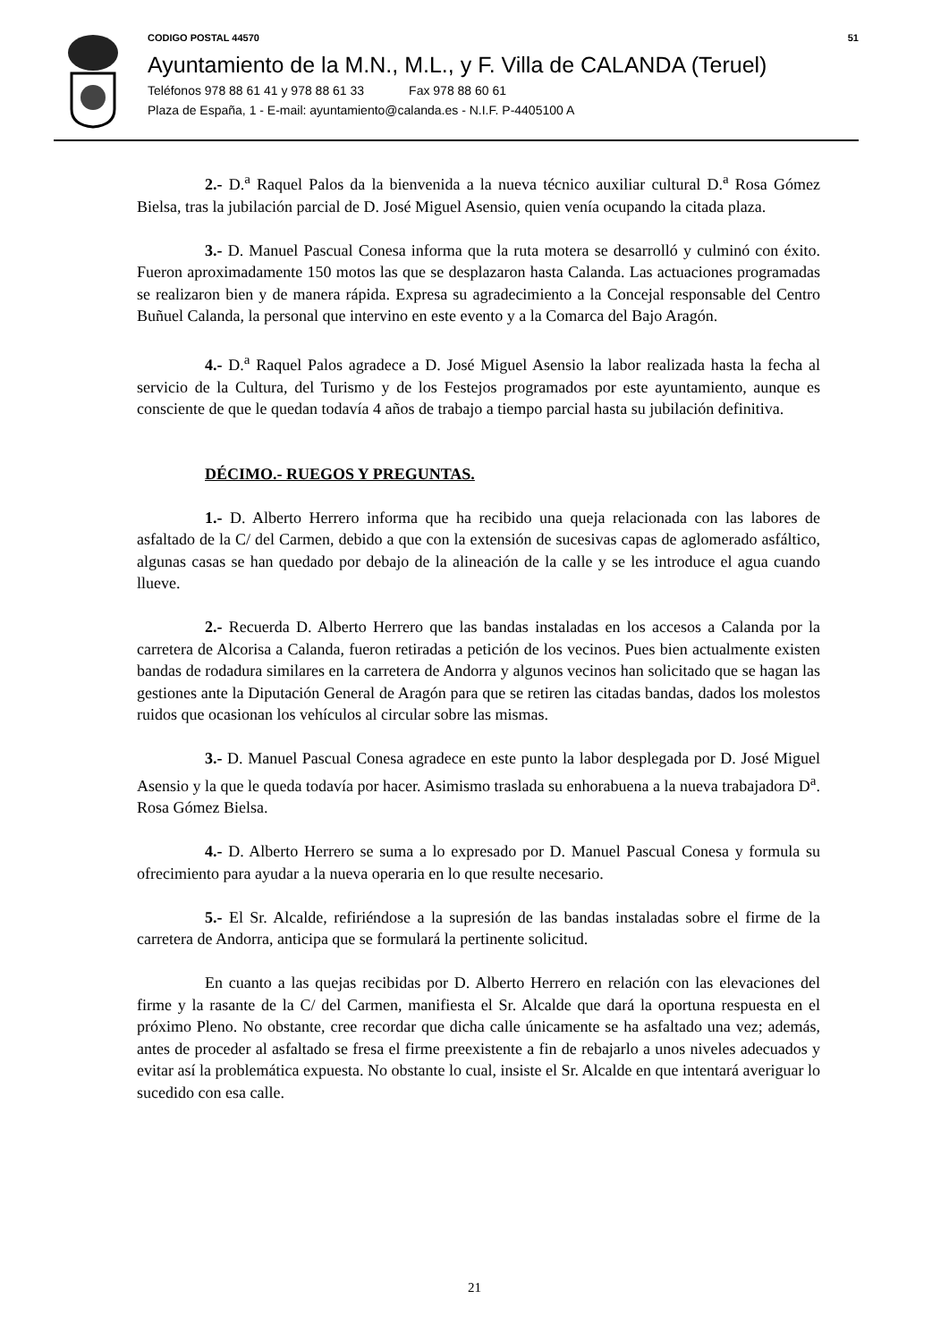CODIGO POSTAL 44570 51
Ayuntamiento de la M.N., M.L., y F. Villa de CALANDA (Teruel)
Teléfonos 978 88 61 41 y 978 88 61 33 Fax 978 88 60 61
Plaza de España, 1 - E-mail: ayuntamiento@calanda.es - N.I.F. P-4405100 A
2.- D.<sup>a</sup> Raquel Palos da la bienvenida a la nueva técnico auxiliar cultural D.<sup>a</sup> Rosa Gómez Bielsa, tras la jubilación parcial de D. José Miguel Asensio, quien venía ocupando la citada plaza.
3.- D. Manuel Pascual Conesa informa que la ruta motera se desarrolló y culminó con éxito. Fueron aproximadamente 150 motos las que se desplazaron hasta Calanda. Las actuaciones programadas se realizaron bien y de manera rápida. Expresa su agradecimiento a la Concejal responsable del Centro Buñuel Calanda, la personal que intervino en este evento y a la Comarca del Bajo Aragón.
4.- D.<sup>a</sup> Raquel Palos agradece a D. José Miguel Asensio la labor realizada hasta la fecha al servicio de la Cultura, del Turismo y de los Festejos programados por este ayuntamiento, aunque es consciente de que le quedan todavía 4 años de trabajo a tiempo parcial hasta su jubilación definitiva.
DÉCIMO.- RUEGOS Y PREGUNTAS.
1.- D. Alberto Herrero informa que ha recibido una queja relacionada con las labores de asfaltado de la C/ del Carmen, debido a que con la extensión de sucesivas capas de aglomerado asfáltico, algunas casas se han quedado por debajo de la alineación de la calle y se les introduce el agua cuando llueve.
2.- Recuerda D. Alberto Herrero que las bandas instaladas en los accesos a Calanda por la carretera de Alcorisa a Calanda, fueron retiradas a petición de los vecinos. Pues bien actualmente existen bandas de rodadura similares en la carretera de Andorra y algunos vecinos han solicitado que se hagan las gestiones ante la Diputación General de Aragón para que se retiren las citadas bandas, dados los molestos ruidos que ocasionan los vehículos al circular sobre las mismas.
3.- D. Manuel Pascual Conesa agradece en este punto la labor desplegada por D. José Miguel Asensio y la que le queda todavía por hacer. Asimismo traslada su enhorabuena a la nueva trabajadora D<sup>a</sup>. Rosa Gómez Bielsa.
4.- D. Alberto Herrero se suma a lo expresado por D. Manuel Pascual Conesa y formula su ofrecimiento para ayudar a la nueva operaria en lo que resulte necesario.
5.- El Sr. Alcalde, refiriéndose a la supresión de las bandas instaladas sobre el firme de la carretera de Andorra, anticipa que se formulará la pertinente solicitud.
En cuanto a las quejas recibidas por D. Alberto Herrero en relación con las elevaciones del firme y la rasante de la C/ del Carmen, manifiesta el Sr. Alcalde que dará la oportuna respuesta en el próximo Pleno. No obstante, cree recordar que dicha calle únicamente se ha asfaltado una vez; además, antes de proceder al asfaltado se fresa el firme preexistente a fin de rebajarlo a unos niveles adecuados y evitar así la problemática expuesta. No obstante lo cual, insiste el Sr. Alcalde en que intentará averiguar lo sucedido con esa calle.
21